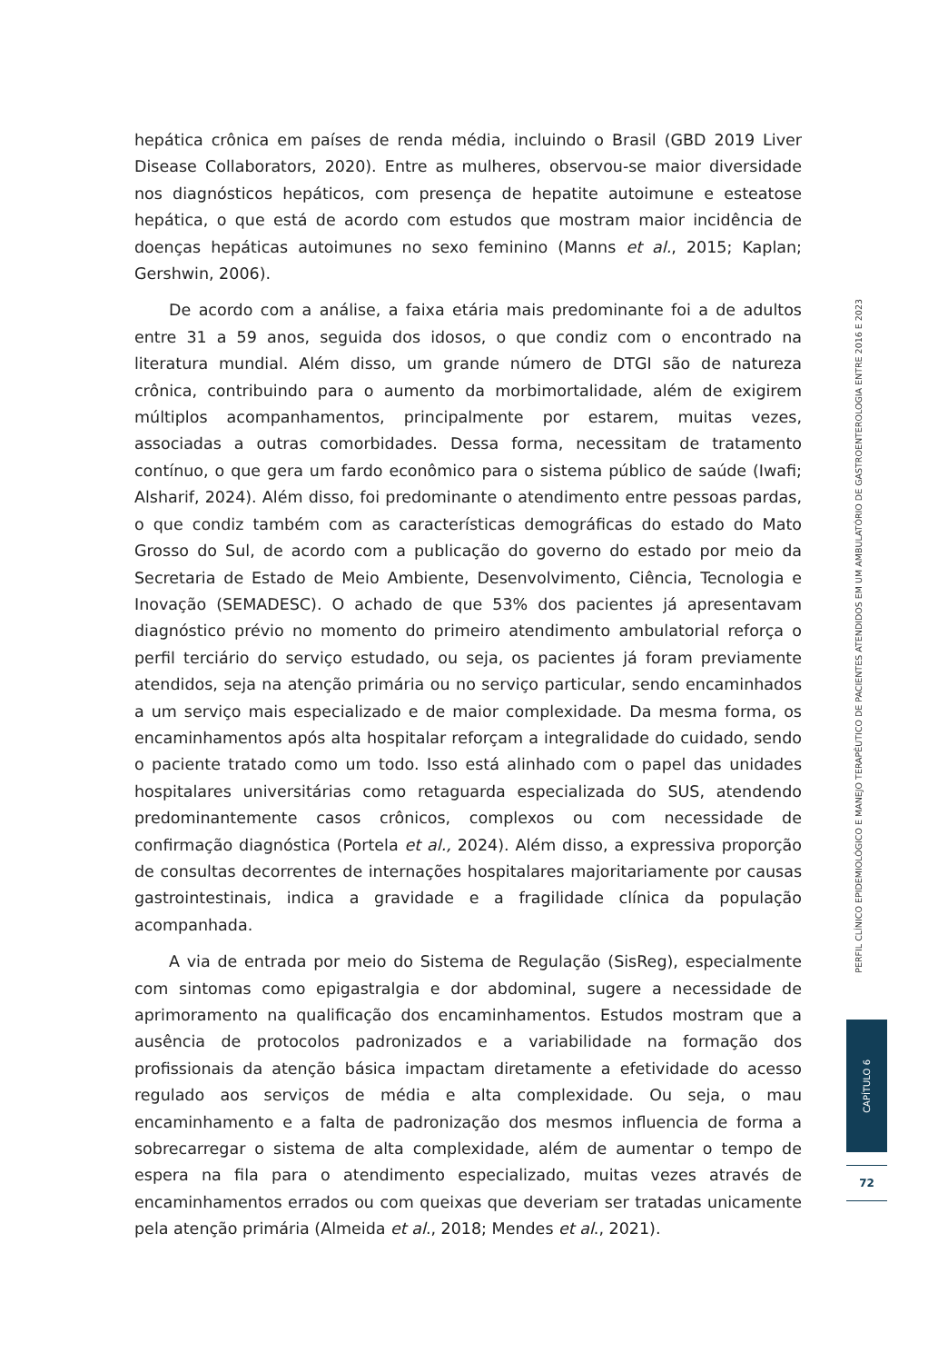hepática crônica em países de renda média, incluindo o Brasil (GBD 2019 Liver Disease Collaborators, 2020). Entre as mulheres, observou-se maior diversidade nos diagnósticos hepáticos, com presença de hepatite autoimune e esteatose hepática, o que está de acordo com estudos que mostram maior incidência de doenças hepáticas autoimunes no sexo feminino (Manns et al., 2015; Kaplan; Gershwin, 2006).
De acordo com a análise, a faixa etária mais predominante foi a de adultos entre 31 a 59 anos, seguida dos idosos, o que condiz com o encontrado na literatura mundial. Além disso, um grande número de DTGI são de natureza crônica, contribuindo para o aumento da morbimortalidade, além de exigirem múltiplos acompanhamentos, principalmente por estarem, muitas vezes, associadas a outras comorbidades. Dessa forma, necessitam de tratamento contínuo, o que gera um fardo econômico para o sistema público de saúde (Iwafi; Alsharif, 2024). Além disso, foi predominante o atendimento entre pessoas pardas, o que condiz também com as características demográficas do estado do Mato Grosso do Sul, de acordo com a publicação do governo do estado por meio da Secretaria de Estado de Meio Ambiente, Desenvolvimento, Ciência, Tecnologia e Inovação (SEMADESC). O achado de que 53% dos pacientes já apresentavam diagnóstico prévio no momento do primeiro atendimento ambulatorial reforça o perfil terciário do serviço estudado, ou seja, os pacientes já foram previamente atendidos, seja na atenção primária ou no serviço particular, sendo encaminhados a um serviço mais especializado e de maior complexidade. Da mesma forma, os encaminhamentos após alta hospitalar reforçam a integralidade do cuidado, sendo o paciente tratado como um todo. Isso está alinhado com o papel das unidades hospitalares universitárias como retaguarda especializada do SUS, atendendo predominantemente casos crônicos, complexos ou com necessidade de confirmação diagnóstica (Portela et al., 2024). Além disso, a expressiva proporção de consultas decorrentes de internações hospitalares majoritariamente por causas gastrointestinais, indica a gravidade e a fragilidade clínica da população acompanhada.
A via de entrada por meio do Sistema de Regulação (SisReg), especialmente com sintomas como epigastralgia e dor abdominal, sugere a necessidade de aprimoramento na qualificação dos encaminhamentos. Estudos mostram que a ausência de protocolos padronizados e a variabilidade na formação dos profissionais da atenção básica impactam diretamente a efetividade do acesso regulado aos serviços de média e alta complexidade. Ou seja, o mau encaminhamento e a falta de padronização dos mesmos influencia de forma a sobrecarregar o sistema de alta complexidade, além de aumentar o tempo de espera na fila para o atendimento especializado, muitas vezes através de encaminhamentos errados ou com queixas que deveriam ser tratadas unicamente pela atenção primária (Almeida et al., 2018; Mendes et al., 2021).
PERFIL CLÍNICO EPIDEMIOLÓGICO E MANEJO TERAPÊUTICO DE PACIENTES ATENDIDOS EM UM AMBULATÓRIO DE GASTROENTEROLOGIA ENTRE 2016 E 2023
CAPÍTULO 6
72